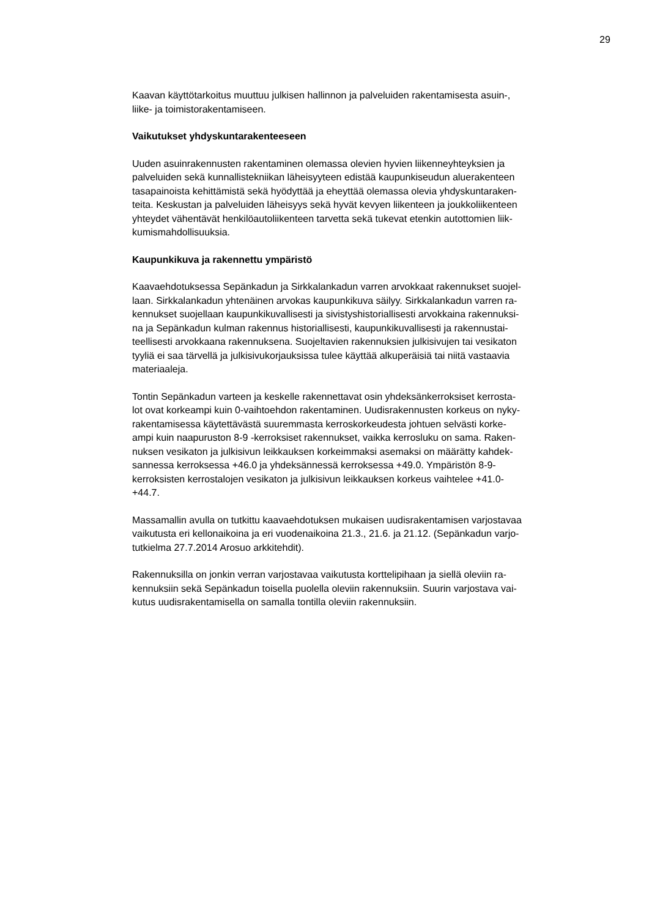29
Kaavan käyttötarkoitus muuttuu julkisen hallinnon ja palveluiden rakentamisesta asuin-,
liike- ja toimistorakentamiseen.
Vaikutukset yhdyskuntarakenteeseen
Uuden asuinrakennusten rakentaminen olemassa olevien hyvien liikenneyhteyksien ja
palveluiden sekä kunnallistekniikan läheisyyteen edistää kaupunkiseudun aluerakenteen
tasapainoista kehittämistä sekä hyödyttää ja eheyttää olemassa olevia yhdyskuntaraken-
teita. Keskustan ja palveluiden läheisyys sekä hyvät kevyen liikenteen ja joukkoliikenteen
yhteydet vähentävät henkilöautoliikenteen tarvetta sekä tukevat etenkin autottomien liik-
kumismahdollisuuksia.
Kaupunkikuva ja rakennettu ympäristö
Kaavaehdotuksessa Sepänkadun ja Sirkkalankadun varren arvokkaat rakennukset suojel-
laan. Sirkkalankadun yhtenäinen arvokas kaupunkikuva säilyy. Sirkkalankadun varren ra-
kennukset suojellaan kaupunkikuvallisesti ja sivistyshistoriallisesti arvokkaina rakennuksi-
na ja Sepänkadun kulman rakennus historiallisesti, kaupunkikuvallisesti ja rakennustai-
teellisesti arvokkaana rakennuksena. Suojeltavien rakennuksien julkisivujen tai vesikaton
tyyliä ei saa tärvellä ja julkisivukorjauksissa tulee käyttää alkuperäisiä tai niitä vastaavia
materiaaleja.
Tontin Sepänkadun varteen ja keskelle rakennettavat osin yhdeksänkerroksiset kerrosta-
lot ovat korkeampi kuin 0-vaihtoehdon rakentaminen. Uudisrakennusten korkeus on nyky-
rakentamisessa käytettävästä suuremmasta kerroskorkeudesta johtuen selvästi korke-
ampi kuin naapuruston 8-9 -kerroksiset rakennukset, vaikka kerrosluku on sama. Raken-
nuksen vesikaton ja julkisivun leikkauksen korkeimmaksi asemaksi on määrätty kahdek-
sannessa kerroksessa +46.0 ja yhdeksännessä kerroksessa +49.0. Ympäristön 8-9-
kerroksisten kerrostalojen vesikaton ja julkisivun leikkauksen korkeus vaihtelee +41.0-
+44.7.
Massamallin avulla on tutkittu kaavaehdotuksen mukaisen uudisrakentamisen varjostavaa
vaikutusta eri kellonaikoina ja eri vuodenaikoina 21.3., 21.6. ja 21.12. (Sepänkadun varjo-
tutkielma 27.7.2014 Arosuo arkkitehdit).
Rakennuksilla on jonkin verran varjostavaa vaikutusta korttelipihaan ja siellä oleviin ra-
kennuksiin sekä Sepänkadun toisella puolella oleviin rakennuksiin. Suurin varjostava vai-
kutus uudisrakentamisella on samalla tontilla oleviin rakennuksiin.